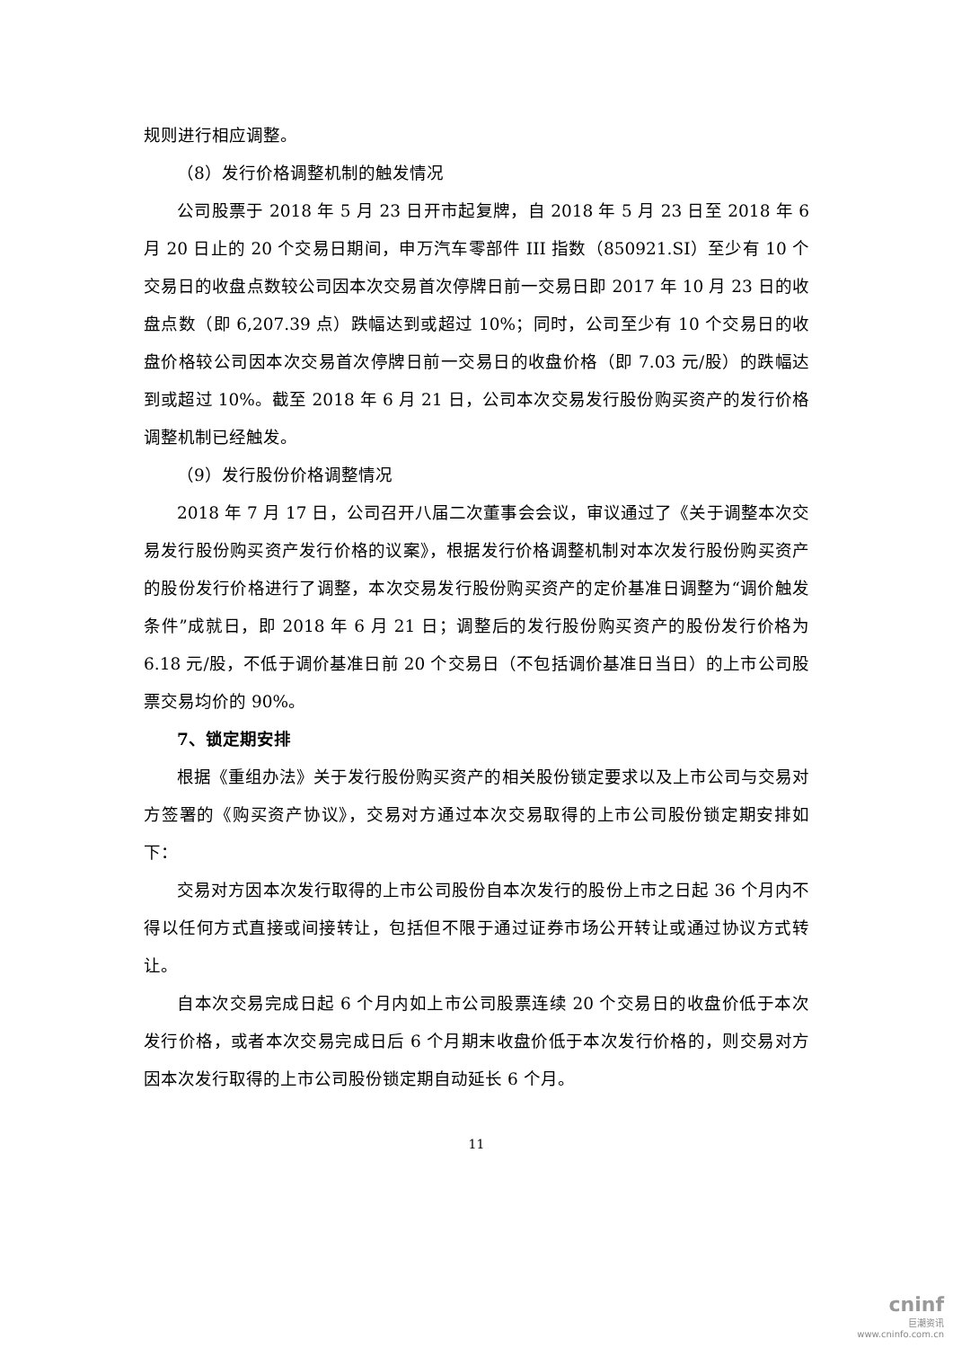规则进行相应调整。
（8）发行价格调整机制的触发情况
公司股票于 2018 年 5 月 23 日开市起复牌，自 2018 年 5 月 23 日至 2018 年 6 月 20 日止的 20 个交易日期间，申万汽车零部件 III 指数（850921.SI）至少有 10 个交易日的收盘点数较公司因本次交易首次停牌日前一交易日即 2017 年 10 月 23 日的收盘点数（即 6,207.39 点）跌幅达到或超过 10%；同时，公司至少有 10 个交易日的收盘价格较公司因本次交易首次停牌日前一交易日的收盘价格（即 7.03 元/股）的跌幅达到或超过 10%。截至 2018 年 6 月 21 日，公司本次交易发行股份购买资产的发行价格调整机制已经触发。
（9）发行股份价格调整情况
2018 年 7 月 17 日，公司召开八届二次董事会会议，审议通过了《关于调整本次交易发行股份购买资产发行价格的议案》，根据发行价格调整机制对本次发行股份购买资产的股份发行价格进行了调整，本次交易发行股份购买资产的定价基准日调整为“调价触发条件”成就日，即 2018 年 6 月 21 日；调整后的发行股份购买资产的股份发行价格为 6.18 元/股，不低于调价基准日前 20 个交易日（不包括调价基准日当日）的上市公司股票交易均价的 90%。
7、锁定期安排
根据《重组办法》关于发行股份购买资产的相关股份锁定要求以及上市公司与交易对方签署的《购买资产协议》，交易对方通过本次交易取得的上市公司股份锁定期安排如下：
交易对方因本次发行取得的上市公司股份自本次发行的股份上市之日起 36 个月内不得以任何方式直接或间接转让，包括但不限于通过证券市场公开转让或通过协议方式转让。
自本次交易完成日起 6 个月内如上市公司股票连续 20 个交易日的收盘价低于本次发行价格，或者本次交易完成日后 6 个月期末收盘价低于本次发行价格的，则交易对方因本次发行取得的上市公司股份锁定期自动延长 6 个月。
11
cninf
巨潮资讯
www.cninfo.com.cn